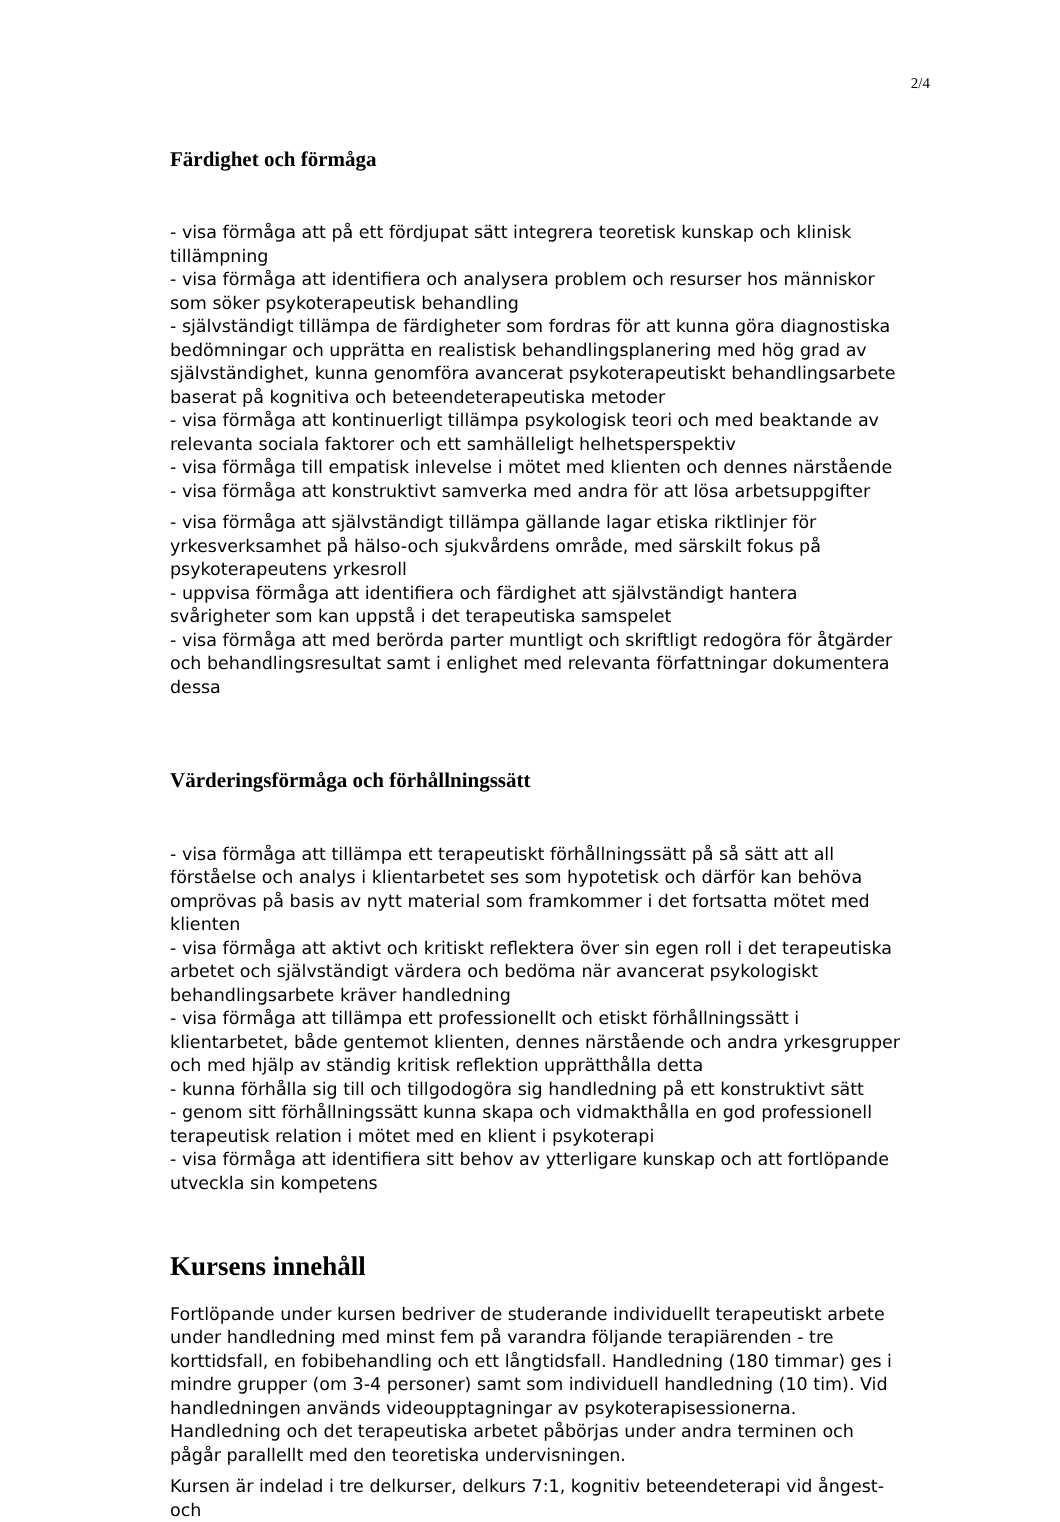2/4
Färdighet och förmåga
- visa förmåga att på ett fördjupat sätt integrera teoretisk kunskap och klinisk tillämpning
- visa förmåga att identifiera och analysera problem och resurser hos människor som söker psykoterapeutisk behandling
- självständigt tillämpa de färdigheter som fordras för att kunna göra diagnostiska bedömningar och upprätta en realistisk behandlingsplanering med hög grad av självständighet, kunna genomföra avancerat psykoterapeutiskt behandlingsarbete baserat på kognitiva och beteendeterapeutiska metoder
- visa förmåga att kontinuerligt tillämpa psykologisk teori och med beaktande av relevanta sociala faktorer och ett samhälleligt helhetsperspektiv
- visa förmåga till empatisk inlevelse i mötet med klienten och dennes närstående
- visa förmåga att konstruktivt samverka med andra för att lösa arbetsuppgifter
- visa förmåga att självständigt tillämpa gällande lagar etiska riktlinjer för yrkesverksamhet på hälso-och sjukvårdens område, med särskilt fokus på psykoterapeutens yrkesroll
- uppvisa förmåga att identifiera och färdighet att självständigt hantera svårigheter som kan uppstå i det terapeutiska samspelet
- visa förmåga att med berörda parter muntligt och skriftligt redogöra för åtgärder och behandlingsresultat samt i enlighet med relevanta författningar dokumentera dessa
Värderingsförmåga och förhållningssätt
- visa förmåga att tillämpa ett terapeutiskt förhållningssätt på så sätt att all förståelse och analys i klientarbetet ses som hypotetisk och därför kan behöva omprövas på basis av nytt material som framkommer i det fortsatta mötet med klienten
- visa förmåga att aktivt och kritiskt reflektera över sin egen roll i det terapeutiska arbetet och självständigt värdera och bedöma när avancerat psykologiskt behandlingsarbete kräver handledning
- visa förmåga att tillämpa ett professionellt och etiskt förhållningssätt i klientarbetet, både gentemot klienten, dennes närstående och andra yrkesgrupper och med hjälp av ständig kritisk reflektion upprätthålla detta
- kunna förhålla sig till och tillgodogöra sig handledning på ett konstruktivt sätt
- genom sitt förhållningssätt kunna skapa och vidmakthålla en god professionell terapeutisk relation i mötet med en klient i psykoterapi
- visa förmåga att identifiera sitt behov av ytterligare kunskap och att fortlöpande utveckla sin kompetens
Kursens innehåll
Fortlöpande under kursen bedriver de studerande individuellt terapeutiskt arbete under handledning med minst fem på varandra följande terapiärenden - tre korttidsfall, en fobibehandling och ett långtidsfall. Handledning (180 timmar) ges i mindre grupper (om 3-4 personer) samt som individuell handledning (10 tim). Vid handledningen används videoupptagningar av psykoterapisessionerna. Handledning och det terapeutiska arbetet påbörjas under andra terminen och pågår parallellt med den teoretiska undervisningen.
Kursen är indelad i tre delkurser, delkurs 7:1, kognitiv beteendeterapi vid ångest- och